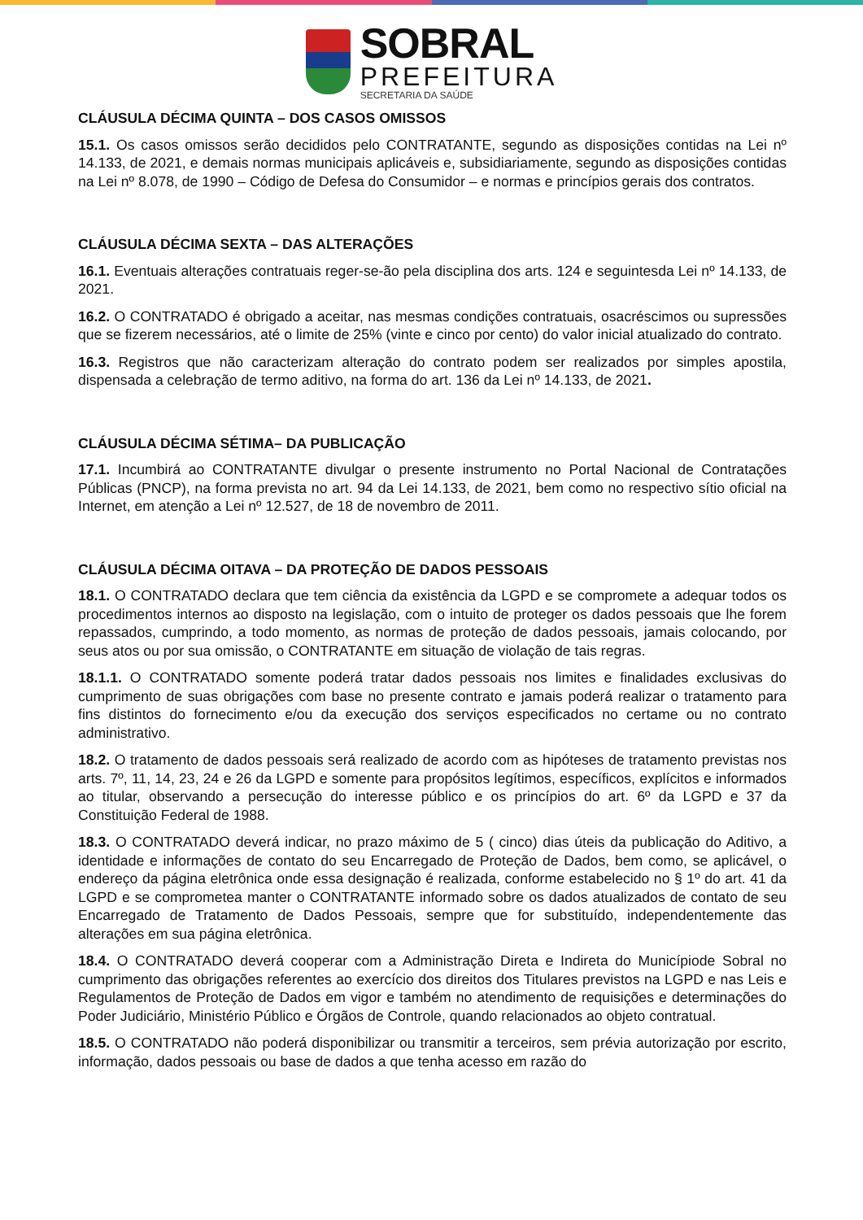SOBRAL
PREFEITURA
SECRETARIA DA SAÚDE
CLÁUSULA DÉCIMA QUINTA – DOS CASOS OMISSOS
15.1. Os casos omissos serão decididos pelo CONTRATANTE, segundo as disposições contidas na Lei nº 14.133, de 2021, e demais normas municipais aplicáveis e, subsidiariamente, segundo as disposições contidas na Lei nº 8.078, de 1990 – Código de Defesa do Consumidor – e normas e princípios gerais dos contratos.
CLÁUSULA DÉCIMA SEXTA – DAS ALTERAÇÕES
16.1. Eventuais alterações contratuais reger-se-ão pela disciplina dos arts. 124 e seguintesda Lei nº 14.133, de 2021.
16.2. O CONTRATADO é obrigado a aceitar, nas mesmas condições contratuais, osacréscimos ou supressões que se fizerem necessários, até o limite de 25% (vinte e cinco por cento) do valor inicial atualizado do contrato.
16.3. Registros que não caracterizam alteração do contrato podem ser realizados por simples apostila, dispensada a celebração de termo aditivo, na forma do art. 136 da Lei nº 14.133, de 2021.
CLÁUSULA DÉCIMA SÉTIMA– DA PUBLICAÇÃO
17.1. Incumbirá ao CONTRATANTE divulgar o presente instrumento no Portal Nacional de Contratações Públicas (PNCP), na forma prevista no art. 94 da Lei 14.133, de 2021, bem como no respectivo sítio oficial na Internet, em atenção a Lei nº 12.527, de 18 de novembro de 2011.
CLÁUSULA DÉCIMA OITAVA – DA PROTEÇÃO DE DADOS PESSOAIS
18.1. O CONTRATADO declara que tem ciência da existência da LGPD e se compromete a adequar todos os procedimentos internos ao disposto na legislação, com o intuito de proteger os dados pessoais que lhe forem repassados, cumprindo, a todo momento, as normas de proteção de dados pessoais, jamais colocando, por seus atos ou por sua omissão, o CONTRATANTE em situação de violação de tais regras.
18.1.1. O CONTRATADO somente poderá tratar dados pessoais nos limites e finalidades exclusivas do cumprimento de suas obrigações com base no presente contrato e jamais poderá realizar o tratamento para fins distintos do fornecimento e/ou da execução dos serviços especificados no certame ou no contrato administrativo.
18.2. O tratamento de dados pessoais será realizado de acordo com as hipóteses de tratamento previstas nos arts. 7º, 11, 14, 23, 24 e 26 da LGPD e somente para propósitos legítimos, específicos, explícitos e informados ao titular, observando a persecução do interesse público e os princípios do art. 6º da LGPD e 37 da Constituição Federal de 1988.
18.3. O CONTRATADO deverá indicar, no prazo máximo de 5 ( cinco) dias úteis da publicação do Aditivo, a identidade e informações de contato do seu Encarregado de Proteção de Dados, bem como, se aplicável, o endereço da página eletrônica onde essa designação é realizada, conforme estabelecido no § 1º do art. 41 da LGPD e se comprometea manter o CONTRATANTE informado sobre os dados atualizados de contato de seu Encarregado de Tratamento de Dados Pessoais, sempre que for substituído, independentemente das alterações em sua página eletrônica.
18.4. O CONTRATADO deverá cooperar com a Administração Direta e Indireta do Municípiode Sobral no cumprimento das obrigações referentes ao exercício dos direitos dos Titulares previstos na LGPD e nas Leis e Regulamentos de Proteção de Dados em vigor e também no atendimento de requisições e determinações do Poder Judiciário, Ministério Público e Órgãos de Controle, quando relacionados ao objeto contratual.
18.5. O CONTRATADO não poderá disponibilizar ou transmitir a terceiros, sem prévia autorização por escrito, informação, dados pessoais ou base de dados a que tenha acesso em razão do